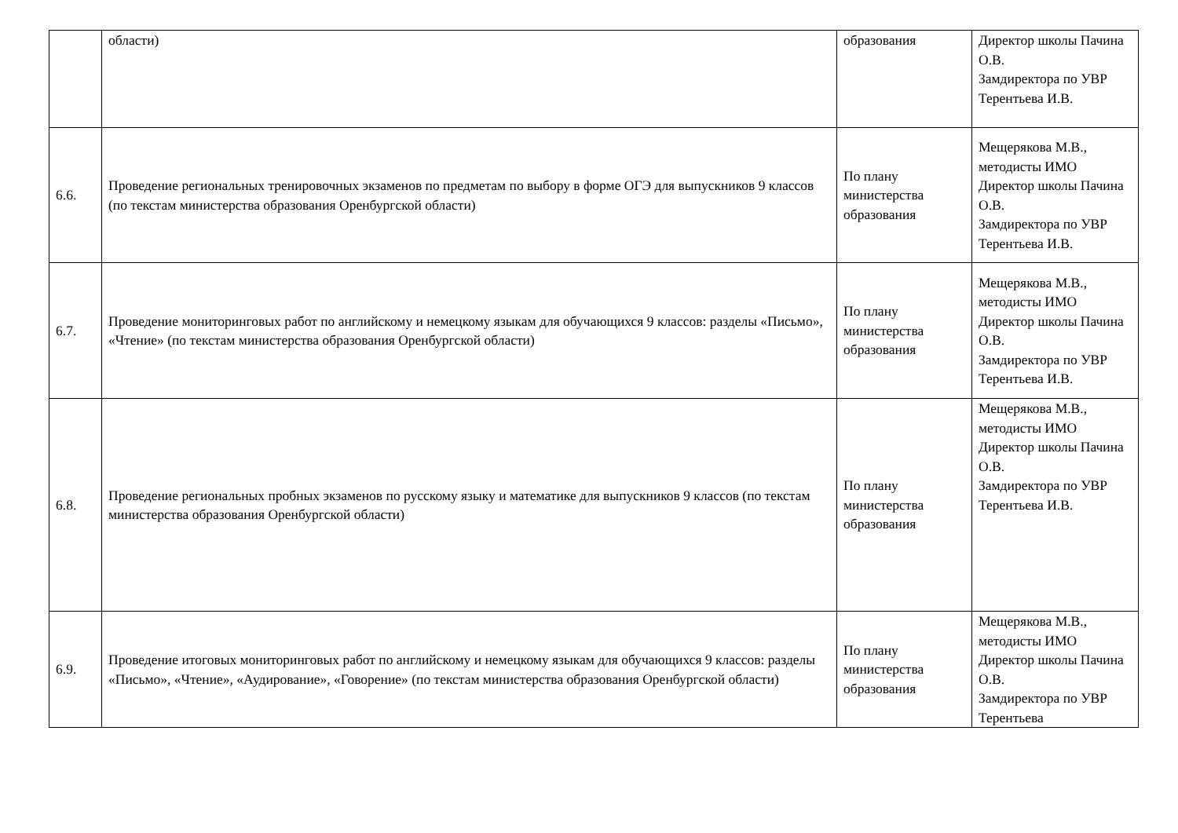| | области) | образования | Директор школы Пачина О.В. Замдиректора по УВР Терентьева И.В. |
| 6.6. | Проведение региональных тренировочных экзаменов по предметам по выбору в форме ОГЭ для выпускников 9 классов (по текстам министерства образования Оренбургской области) | По плану министерства образования | Мещерякова М.В., методисты ИМО Директор школы Пачина О.В. Замдиректора по УВР Терентьева И.В. |
| 6.7. | Проведение мониторинговых работ по английскому и немецкому языкам для обучающихся 9 классов: разделы «Письмо», «Чтение» (по текстам министерства образования Оренбургской области) | По плану министерства образования | Мещерякова М.В., методисты ИМО Директор школы Пачина О.В. Замдиректора по УВР Терентьева И.В. |
| 6.8. | Проведение региональных пробных экзаменов по русскому языку и математике для выпускников 9 классов (по текстам министерства образования Оренбургской области) | По плану министерства образования | Мещерякова М.В., методисты ИМО Директор школы Пачина О.В. Замдиректора по УВР Терентьева И.В. |
| 6.9. | Проведение итоговых мониторинговых работ по английскому и немецкому языкам для обучающихся 9 классов: разделы «Письмо», «Чтение», «Аудирование», «Говорение» (по текстам министерства образования Оренбургской области) | По плану министерства образования | Мещерякова М.В., методисты ИМО Директор школы Пачина О.В. Замдиректора по УВР Терентьева |